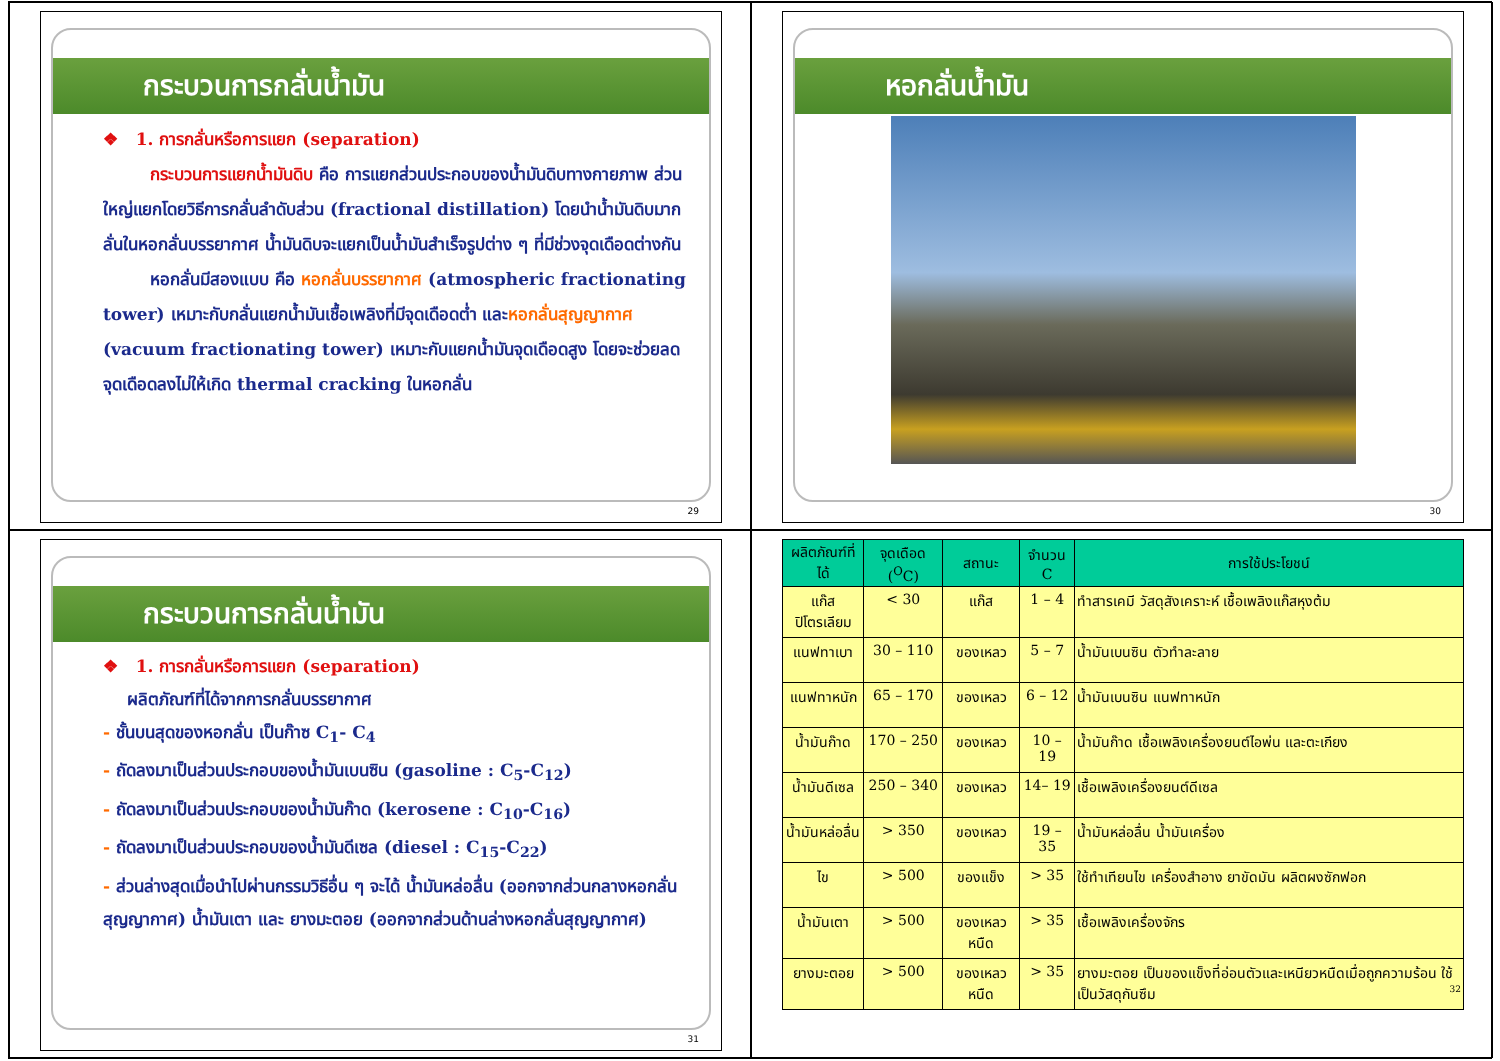กระบวนการกลั่นน้ำมัน
❖ 1. การกลั่นหรือการแยก (separation)
กระบวนการแยกน้ำมันดิบ คือ การแยกส่วนประกอบของน้ำมันดิบทางกายภาพ ส่วนใหญ่แยกโดยวิธีการกลั่นลำดับส่วน (fractional distillation) โดยนำน้ำมันดิบมากลั่นในหอกลั่นบรรยากาศ น้ำมันดิบจะแยกเป็นน้ำมันสำเร็จรูปต่าง ๆ ที่มีช่วงจุดเดือดต่างกัน
หอกลั่นมีสองแบบ คือ หอกลั่นบรรยากาศ (atmospheric fractionating tower) เหมาะกับกลั่นแยกน้ำมันเชื้อเพลิงที่มีจุดเดือดต่ำ และหอกลั่นสุญญากาศ (vacuum fractionating tower) เหมาะกับแยกน้ำมันจุดเดือดสูง โดยจะช่วยลดจุดเดือดลงไม่ให้เกิด thermal cracking ในหอกลั่น
29
หอกลั่นน้ำมัน
30
กระบวนการกลั่นน้ำมัน
❖ 1. การกลั่นหรือการแยก (separation)
ผลิตภัณฑ์ที่ได้จากการกลั่นบรรยากาศ
- ชั้นบนสุดของหอกลั่น เป็นก๊าซ C<sub>1</sub>- C<sub>4</sub>
- ถัดลงมาเป็นส่วนประกอบของน้ำมันเบนซิน (gasoline : C<sub>5</sub>-C<sub>12</sub>)
- ถัดลงมาเป็นส่วนประกอบของน้ำมันก๊าด (kerosene : C<sub>10</sub>-C<sub>16</sub>)
- ถัดลงมาเป็นส่วนประกอบของน้ำมันดีเซล (diesel : C<sub>15</sub>-C<sub>22</sub>)
- ส่วนล่างสุดเมื่อนำไปผ่านกรรมวิธีอื่น ๆ จะได้ น้ำมันหล่อลื่น (ออกจากส่วนกลางหอกลั่นสุญญากาศ) น้ำมันเตา และ ยางมะตอย (ออกจากส่วนด้านล่างหอกลั่นสุญญากาศ)
31
| ผลิตภัณฑ์ที่ได้ | จุดเดือด (<sup>O</sup>C) | สถานะ | จำนวน C | การใช้ประโยชน์ |
| --- | --- | --- | --- | --- |
| แก๊สปิโตรเลียม | < 30 | แก๊ส | 1 – 4 | ทำสารเคมี วัสดุสังเคราะห์ เชื้อเพลิงแก๊สหุงต้ม |
| แนฟทาเบา | 30 – 110 | ของเหลว | 5 – 7 | น้ำมันเบนซิน ตัวทำละลาย |
| แนฟทาหนัก | 65 – 170 | ของเหลว | 6 – 12 | น้ำมันเบนซิน แนฟทาหนัก |
| น้ำมันก๊าด | 170 – 250 | ของเหลว | 10 – 19 | น้ำมันก๊าด เชื้อเพลิงเครื่องยนต์ไอพ่น และตะเกียง |
| น้ำมันดีเซล | 250 – 340 | ของเหลว | 14– 19 | เชื้อเพลิงเครื่องยนต์ดีเซล |
| น้ำมันหล่อลื่น | > 350 | ของเหลว | 19 – 35 | น้ำมันหล่อลื่น น้ำมันเครื่อง |
| ไข | > 500 | ของแข็ง | > 35 | ใช้ทำเทียนไข เครื่องสำอาง ยาขัดมัน ผลิตผงซักฟอก |
| น้ำมันเตา | > 500 | ของเหลวหนืด | > 35 | เชื้อเพลิงเครื่องจักร |
| ยางมะตอย | > 500 | ของเหลวหนืด | > 35 | ยางมะตอย เป็นของแข็งที่อ่อนตัวและเหนียวหนืดเมื่อถูกความร้อน ใช้เป็นวัสดุกันซึม 32 |